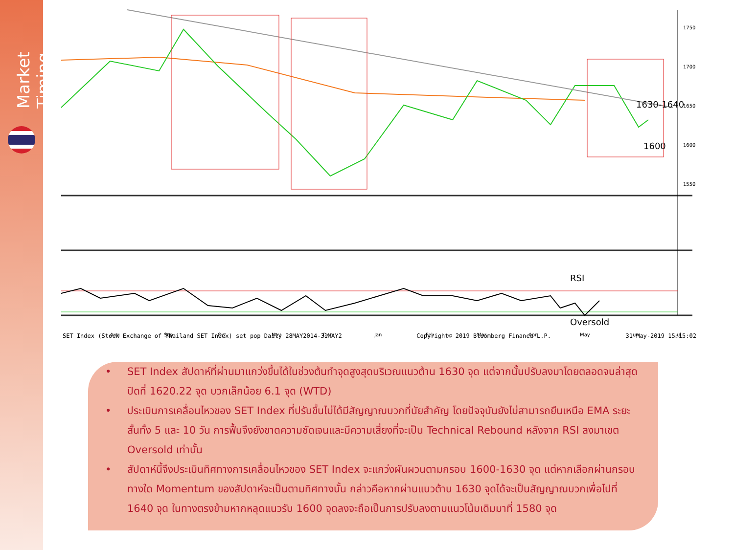Market Timing
1630-1640
1600
1750
1700
1650
1600
1550
RSI
Oversold
Aug
Sep
Oct
Nov
Dec
Jan
Feb
Mar
Apr
May
Jun
Jul
SET Index (Stock Exchange of Thailand SET Index) set pop Daily 28MAY2014-31MAY2 Copyright© 2019 Bloomberg Finance L.P. 31-May-2019 15:15:02
• SET Index สัปดาห์ที่ผ่านมาแกว่งขึ้นได้ในช่วงต้นทำจุดสูงสุดบริเวณแนวต้าน 1630 จุด แต่จากนั้นปรับลงมาโดยตลอดจนล่าสุดปิดที่ 1620.22 จุด บวกเล็กน้อย 6.1 จุด (WTD)
• ประเมินการเคลื่อนไหวของ SET Index ที่ปรับขึ้นไม่ได้มีสัญญาณบวกที่นัยสำคัญ โดยปัจจุบันยังไม่สามารถยืนเหนือ EMA ระยะสั้นทั้ง 5 และ 10 วัน การฟื้นจึงยังขาดความชัดเจนและมีความเสี่ยงที่จะเป็น Technical Rebound หลังจาก RSI ลงมาเขต Oversold เท่านั้น
• สัปดาห์นี้จึงประเมินทิศทางการเคลื่อนไหวของ SET Index จะแกว่งผันผวนตามกรอบ 1600-1630 จุด แต่หากเลือกผ่านกรอบทางใด Momentum ของสัปดาห์จะเป็นตามทิศทางนั้น กล่าวคือหากผ่านแนวต้าน 1630 จุดได้จะเป็นสัญญาณบวกเพื่อไปที่ 1640 จุด ในทางตรงข้ามหากหลุดแนวรับ 1600 จุดลงจะถือเป็นการปรับลงตามแนวโน้มเดิมมาที่ 1580 จุด